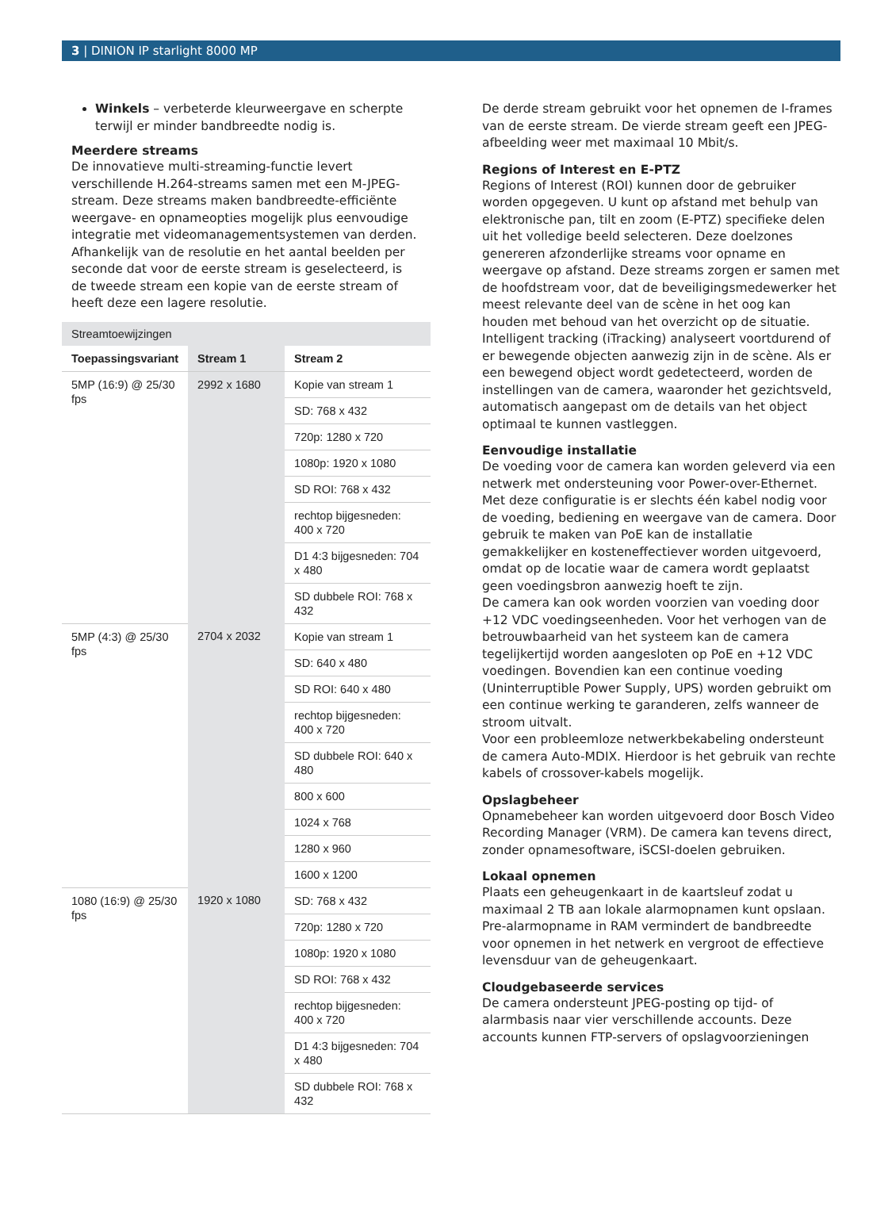3 | DINION IP starlight 8000 MP
Winkels – verbeterde kleurweergave en scherpte terwijl er minder bandbreedte nodig is.
Meerdere streams
De innovatieve multi-streaming-functie levert verschillende H.264-streams samen met een M-JPEG-stream. Deze streams maken bandbreedte-efficiënte weergave- en opnameopties mogelijk plus eenvoudige integratie met videomanagementsystemen van derden. Afhankelijk van de resolutie en het aantal beelden per seconde dat voor de eerste stream is geselecteerd, is de tweede stream een kopie van de eerste stream of heeft deze een lagere resolutie.
| Streamtoewijzingen | | |
| --- | --- | --- |
| Toepassingsvariant | Stream 1 | Stream 2 |
| 5MP (16:9) @ 25/30 fps | 2992 x 1680 | Kopie van stream 1 |
| | | SD: 768 x 432 |
| | | 720p: 1280 x 720 |
| | | 1080p: 1920 x 1080 |
| | | SD ROI: 768 x 432 |
| | | rechtop bijgesneden: 400 x 720 |
| | | D1 4:3 bijgesneden: 704 x 480 |
| | | SD dubbele ROI: 768 x 432 |
| 5MP (4:3) @ 25/30 fps | 2704 x 2032 | Kopie van stream 1 |
| | | SD: 640 x 480 |
| | | SD ROI: 640 x 480 |
| | | rechtop bijgesneden: 400 x 720 |
| | | SD dubbele ROI: 640 x 480 |
| | | 800 x 600 |
| | | 1024 x 768 |
| | | 1280 x 960 |
| | | 1600 x 1200 |
| 1080 (16:9) @ 25/30 fps | 1920 x 1080 | SD: 768 x 432 |
| | | 720p: 1280 x 720 |
| | | 1080p: 1920 x 1080 |
| | | SD ROI: 768 x 432 |
| | | rechtop bijgesneden: 400 x 720 |
| | | D1 4:3 bijgesneden: 704 x 480 |
| | | SD dubbele ROI: 768 x 432 |
De derde stream gebruikt voor het opnemen de I-frames van de eerste stream. De vierde stream geeft een JPEG-afbeelding weer met maximaal 10 Mbit/s.
Regions of Interest en E-PTZ
Regions of Interest (ROI) kunnen door de gebruiker worden opgegeven. U kunt op afstand met behulp van elektronische pan, tilt en zoom (E-PTZ) specifieke delen uit het volledige beeld selecteren. Deze doelzones genereren afzonderlijke streams voor opname en weergave op afstand. Deze streams zorgen er samen met de hoofdstream voor, dat de beveiligingsmedewerker het meest relevante deel van de scène in het oog kan houden met behoud van het overzicht op de situatie.
Intelligent tracking (iTracking) analyseert voortdurend of er bewegende objecten aanwezig zijn in de scène. Als er een bewegend object wordt gedetecteerd, worden de instellingen van de camera, waaronder het gezichtsveld, automatisch aangepast om de details van het object optimaal te kunnen vastleggen.
Eenvoudige installatie
De voeding voor de camera kan worden geleverd via een netwerk met ondersteuning voor Power-over-Ethernet. Met deze configuratie is er slechts één kabel nodig voor de voeding, bediening en weergave van de camera. Door gebruik te maken van PoE kan de installatie gemakkelijker en kosteneffectiever worden uitgevoerd, omdat op de locatie waar de camera wordt geplaatst geen voedingsbron aanwezig hoeft te zijn.
De camera kan ook worden voorzien van voeding door +12 VDC voedingseenheden. Voor het verhogen van de betrouwbaarheid van het systeem kan de camera tegelijkertijd worden aangesloten op PoE en +12 VDC voedingen. Bovendien kan een continue voeding (Uninterruptible Power Supply, UPS) worden gebruikt om een continue werking te garanderen, zelfs wanneer de stroom uitvalt.
Voor een probleemloze netwerkbekabeling ondersteunt de camera Auto-MDIX. Hierdoor is het gebruik van rechte kabels of crossover-kabels mogelijk.
Opslagbeheer
Opnamebeheer kan worden uitgevoerd door Bosch Video Recording Manager (VRM). De camera kan tevens direct, zonder opnamesoftware, iSCSI-doelen gebruiken.
Lokaal opnemen
Plaats een geheugenkaart in de kaartsleuf zodat u maximaal 2 TB aan lokale alarmopnamen kunt opslaan. Pre-alarmopname in RAM vermindert de bandbreedte voor opnemen in het netwerk en vergroot de effectieve levensduur van de geheugenkaart.
Cloudgebaseerde services
De camera ondersteunt JPEG-posting op tijd- of alarmbasis naar vier verschillende accounts. Deze accounts kunnen FTP-servers of opslagvoorzieningen